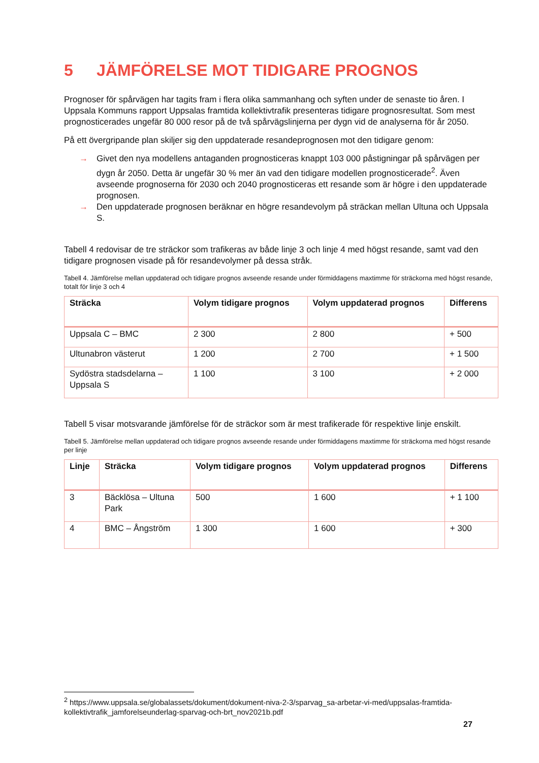5 JÄMFÖRELSE MOT TIDIGARE PROGNOS
Prognoser för spårvägen har tagits fram i flera olika sammanhang och syften under de senaste tio åren. I Uppsala Kommuns rapport Uppsalas framtida kollektivtrafik presenteras tidigare prognosresultat. Som mest prognosticerades ungefär 80 000 resor på de två spårvägslinjerna per dygn vid de analyserna för år 2050.
På ett övergripande plan skiljer sig den uppdaterade resandeprognosen mot den tidigare genom:
→ Givet den nya modellens antaganden prognosticeras knappt 103 000 påstigningar på spårvägen per dygn år 2050. Detta är ungefär 30 % mer än vad den tidigare modellen prognosticerade<sup>2</sup>. Även avseende prognoserna för 2030 och 2040 prognosticeras ett resande som är högre i den uppdaterade prognosen.
→ Den uppdaterade prognosen beräknar en högre resandevolym på sträckan mellan Ultuna och Uppsala S.
Tabell 4 redovisar de tre sträckor som trafikeras av både linje 3 och linje 4 med högst resande, samt vad den tidigare prognosen visade på för resandevolymer på dessa stråk.
Tabell 4. Jämförelse mellan uppdaterad och tidigare prognos avseende resande under förmiddagens maxtimme för sträckorna med högst resande, totalt för linje 3 och 4
| Sträcka | Volym tidigare prognos | Volym uppdaterad prognos | Differens |
| --- | --- | --- | --- |
| Uppsala C – BMC | 2 300 | 2 800 | + 500 |
| Ultunabron västerut | 1 200 | 2 700 | + 1 500 |
| Sydöstra stadsdelarna – Uppsala S | 1 100 | 3 100 | + 2 000 |
Tabell 5 visar motsvarande jämförelse för de sträckor som är mest trafikerade för respektive linje enskilt.
Tabell 5. Jämförelse mellan uppdaterad och tidigare prognos avseende resande under förmiddagens maxtimme för sträckorna med högst resande per linje
| Linje | Sträcka | Volym tidigare prognos | Volym uppdaterad prognos | Differens |
| --- | --- | --- | --- | --- |
| 3 | Bäcklösa – Ultuna Park | 500 | 1 600 | + 1 100 |
| 4 | BMC – Ångström | 1 300 | 1 600 | + 300 |
<sup>2</sup> https://www.uppsala.se/globalassets/dokument/dokument-niva-2-3/sparvag_sa-arbetar-vi-med/uppsalas-framtida-kollektivtrafik_jamforelseunderlag-sparvag-och-brt_nov2021b.pdf
27